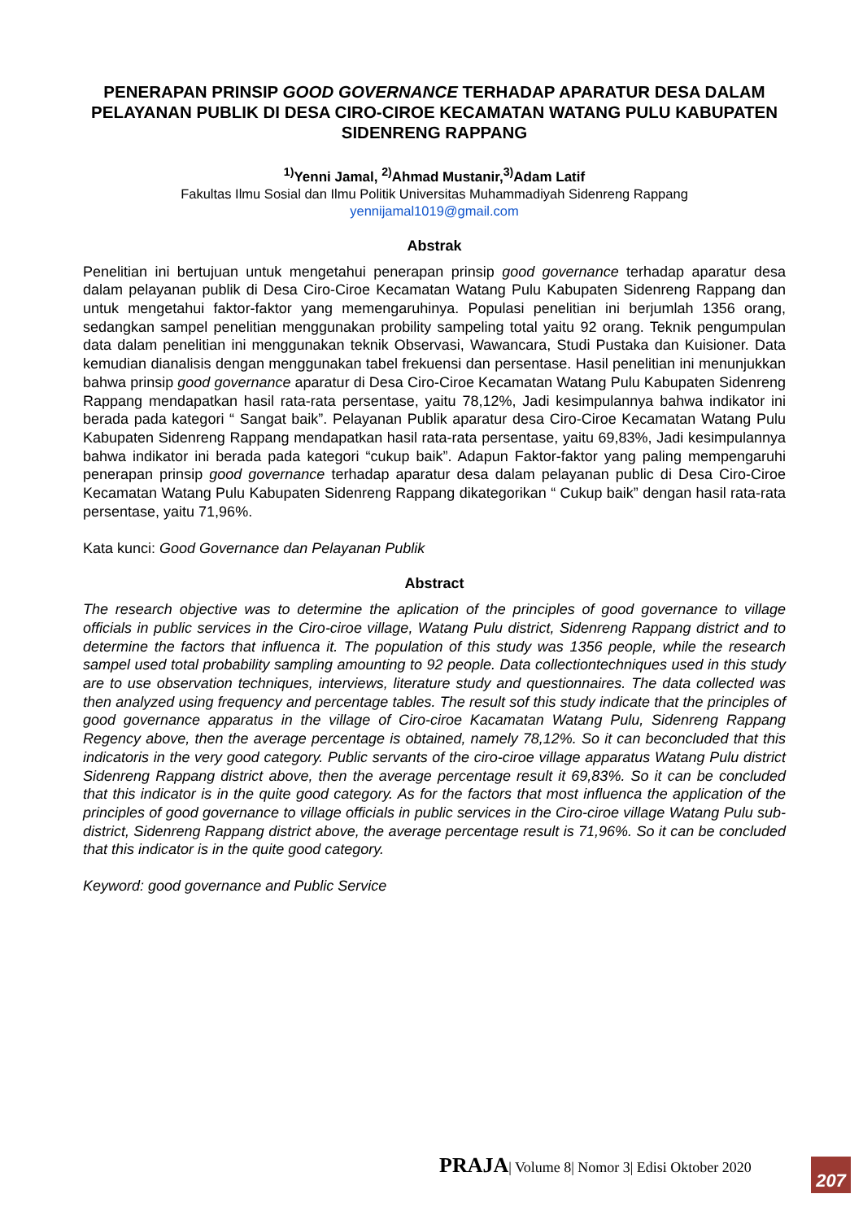PENERAPAN PRINSIP GOOD GOVERNANCE TERHADAP APARATUR DESA DALAM PELAYANAN PUBLIK DI DESA CIRO-CIROE KECAMATAN WATANG PULU KABUPATEN SIDENRENG RAPPANG
<sup>1)</sup> Yenni Jamal, <sup>2)</sup>Ahmad Mustanir,<sup>3)</sup>Adam Latif
Fakultas Ilmu Sosial dan Ilmu Politik Universitas Muhammadiyah Sidenreng Rappang
yennijamal1019@gmail.com
Abstrak
Penelitian ini bertujuan untuk mengetahui penerapan prinsip good governance terhadap aparatur desa dalam pelayanan publik di Desa Ciro-Ciroe Kecamatan Watang Pulu Kabupaten Sidenreng Rappang dan untuk mengetahui faktor-faktor yang memengaruhinya. Populasi penelitian ini berjumlah 1356 orang, sedangkan sampel penelitian menggunakan probility sampeling total yaitu 92 orang. Teknik pengumpulan data dalam penelitian ini menggunakan teknik Observasi, Wawancara, Studi Pustaka dan Kuisioner. Data kemudian dianalisis dengan menggunakan tabel frekuensi dan persentase. Hasil penelitian ini menunjukkan bahwa prinsip good governance aparatur di Desa Ciro-Ciroe Kecamatan Watang Pulu Kabupaten Sidenreng Rappang mendapatkan hasil rata-rata persentase, yaitu 78,12%, Jadi kesimpulannya bahwa indikator ini berada pada kategori “ Sangat baik”. Pelayanan Publik aparatur desa Ciro-Ciroe Kecamatan Watang Pulu Kabupaten Sidenreng Rappang mendapatkan hasil rata-rata persentase, yaitu 69,83%, Jadi kesimpulannya bahwa indikator ini berada pada kategori “cukup baik”. Adapun Faktor-faktor yang paling mempengaruhi penerapan prinsip good governance terhadap aparatur desa dalam pelayanan public di Desa Ciro-Ciroe Kecamatan Watang Pulu Kabupaten Sidenreng Rappang dikategorikan “ Cukup baik” dengan hasil rata-rata persentase, yaitu 71,96%.
Kata kunci: Good Governance dan Pelayanan Publik
Abstract
The research objective was to determine the aplication of the principles of good governance to village officials in public services in the Ciro-ciroe village, Watang Pulu district, Sidenreng Rappang district and to determine the factors that influenca it. The population of this study was 1356 people, while the research sampel used total probability sampling amounting to 92 people. Data collectiontechniques used in this study are to use observation techniques, interviews, literature study and questionnaires. The data collected was then analyzed using frequency and percentage tables. The result sof this study indicate that the principles of good governance apparatus in the village of Ciro-ciroe Kacamatan Watang Pulu, Sidenreng Rappang Regency above, then the average percentage is obtained, namely 78,12%. So it can beconcluded that this indicatoris in the very good category. Public servants of the ciro-ciroe village apparatus Watang Pulu district Sidenreng Rappang district above, then the average percentage result it 69,83%. So it can be concluded that this indicator is in the quite good category. As for the factors that most influenca the application of the principles of good governance to village officials in public services in the Ciro-ciroe village Watang Pulu sub-district, Sidenreng Rappang district above, the average percentage result is 71,96%. So it can be concluded that this indicator is in the quite good category.
Keyword: good governance and Public Service
PRAJA| Volume 8| Nomor 3| Edisi Oktober 2020
207